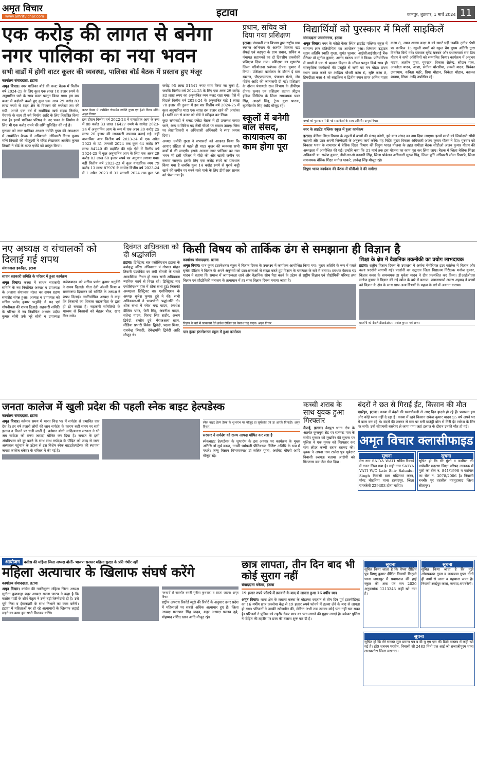अमृत विचार
www.amritvichar.com
इटावा
कानपुर, शुक्रवार, 1 मार्च 2024 11
एक करोड़ की लागत से बनेगा नगर पालिका का नया भवन
सभी वार्डों में होगी वाटर कूलर की व्यवस्था, पालिका बोर्ड बैठक में प्रस्ताव हुए मंजूर
कार्यालय संवाददाता, इटावा
अमृत विचार। नगर पालिका बोर्ड की बजट बैठक में वित्तीय वर्ष 2024-25 के लिए कुल एक लाख 10 हजार रुपये के अनुमानित घाटे के साथ बजट प्रस्तुत किया गया। इस बार बजट में बढ़ोतरी करते हुए कुल एक अरब 29 करोड़ 83 लाख रुपये से शहर क्षेत्र के विकास की रुपरेखा तय की गयी। अगले एक वर्ष में सर्वाधिक खर्च सड़क निर्माण, पेंचवर्क के साथ ही नये निर्माण आदि के लिए निर्धारित किया गया है। इसमें पालिका परिषद के नए भवन के निर्माण के लिए भी एक करोड़ रुपये की राशि सुनिश्चित की गई है।
गुरुवार को नगर पालिका अध्यक्ष ज्योति गुप्ता की अध्यक्षता में आयोजित बैठक में अधिशासी अधिकारी विनय कुमार मणि त्रिपाठी की मौजूदगी में वरिष्ठ लेखाकार अवधेश कुमार तिवारी ने बोर्ड के बजट एजेंडे को प्रस्तुत किया।
बजट बैठक में उपस्थित चेयरमैन ज्योति गुप्ता एवं ईओ विनय मणि। अमृत विचार
इस दौरान वित्तीय वर्ष 2022-23 में वास्तविक आय के रूप में 88 करोड़ 33 लाख 16427 रुपये के सापेक्ष 2023-24 में अनुमानित आय के रूप में एक अरब 30 करोड़ 25 लाख 20 हजार की जानकारी उपलब्ध कराई गई। वहीं वास्तविक आय वित्तीय वर्ष 2023-24 में एक अप्रैल 2023 से 31 जनवरी 2024 तक कुल 64 करोड़ 97 लाख 84740 की प्रदर्शित की गई। ऐसे में वित्तीय वर्ष 2024-25 में कुल अनुमानित आय के लिए एक अरब 29 करोड़ 83 लाख 60 हजार रुपये का अनुमान लगाया गया। वहीं वित्तीय वर्ष 2022-23 में कुल वास्तविक व्यय 79 करोड़ 13 लाख 87976 के सापेक्ष वित्तीय वर्ष 2023-24 में 1 अप्रैल 2023 से 31 जनवरी 2024 तक कुल 58 करोड़ 96 लाख 51541 रुपए व्यय किया जा चुका है, जबकि वित्तीय वर्ष 2024-25 के लिए एक अरब 29 करोड़ 83 लाख रुपए का अनुमानित व्यय बजट रखा गया। ऐसे में पिछले वित्तीय वर्ष 2023-24 के अनुमानित घाटे 1 लाख 70 हजार की तुलना में इस बार वित्तीय वर्ष 2024-25 में कुल अनुमानित घाटा एक लाख दस हजार रहने की आशंका है। ध्वनि मत से बजट को बोर्ड ने स्वीकृत कर लिया।
कुछ सभासदों ने बजट एजेंडा बैठक में ही उपलब्ध कराए जाने, अन्य व विविध मद जैसी चीजों पर सवाल उठाए। जिस पर लेखाधिकारी व अधिशासी अधिकारी ने स्पष्ट जवाब दिया।
अध्यक्ष ज्योति गुप्ता ने सभासदों को आश्वस्त किया कि आचार संहिता से पहले ही वाटर कूलर की व्यवस्था सभी वार्डों में की जाएगी। इसके अलावा नगर पालिका का नया भवन भी इसी परिसर में पीछे की ओर खाली जमीन पर बनाया जाएगा। इसके लिए एक करोड़ रुपये का प्रावधान किया गया है जबकि कुल 14 करोड़ रुपये से पुराने कट्ठी खाने की जमीन पर बनने वाले पार्क के लिए डीपीआर शासन को भेजा गया है।
प्रधान, सचिव को दिया गया प्रशिक्षण
इटावा। पंचायती राज विभाग द्वारा राष्ट्रीय ग्राम स्वराज अभियान के अंतर्गत विकास खंड सैफई एवं बढ़पुरा के ग्राम प्रधान, सचिव व पंचायत सहायकों का दो दिवसीय तकनीकी प्रशिक्षण दिया गया। प्रशिक्षण का शुभारंभ जिला परियोजना प्रबंधक दीपक कुमार ने किया। प्रशिक्षण कार्यक्रम के दौरान ई ग्राम स्वराज, पीएफएमएस, पंचायत गेटवे, जेम पोर्टल आदि की जानकारी दी गई। प्रशिक्षण के दौरान पंचायती राज विभाग के डीपीएम दीपक कुमार एवं प्रशिक्षण प्रदाता श्रीट्रान इंडिया लिमिटेड के जिला समन्वयक पवन सिंह, आदर्श सिंह, ट्रेनर कुश पाठक, बृजकिशोर सिंह आदि मौजूद रहे।
स्कूलों में बनेगी बाल संसद, कायाकल्प का काम होगा पूरा
विद्यार्थियों को पुरस्कार में मिलीं साइकिलें
संवाददाता जसवंतनगर, इटावा
अमृत विचार। नगर के कोठी केस्त स्थित ब्राइटेंड पब्लिक स्कूल में सामान्य ज्ञान प्रतियोगिता का आयोजन हुआ। जिसका उद्घाटन मुख्य अतिथि स्वाति गुप्ता, सुमंत पुरवार, आईसीआईसीआई बैंक मैनेजर डॉ सुनील कुमार, आनंद स्वरूप वर्मा ने किया। प्रतियोगिता में बच्चों ने एक से बढ़कर विज्ञान के मॉडल प्रस्तुत किये साथ ही सांस्कृतिक कार्यक्रमों की प्रस्तुति से सभी का मन मोहा। प्रथम स्थान प्राप्त करने पर आदित्य चौधरी कक्षा 6, सृष्टि कक्षा 8, हिमदीक्षा कक्षा 4 को साइकिल व द्वितीय स्थान प्राप्त अमित यादव कक्षा 8, अमन शाक्य कक्षा 8 को स्मार्ट घड़ी जबकि तृतीय श्रेणी पर काबिज 15 स्कूली बच्चों को स्कूल बैग मुख्य अतिथि द्वारा वितरित किये गये। प्रबंधक सुरेंद्र धनकर और प्रधानाचार्य संघ प्रिय गौतम ने सभी अतिथियों को सम्मानित किया। कार्यक्रम में अनुभव यादव, आशीष गुप्ता, युवराज, विकास शैलेन्द्र, सौदान पाल, आकांक्षा यादव, आशा, संगीता चौरसीया, लवली यादव, प्रियंका उपाध्याय, कविता महेरे, प्रिया चौहान, निकेता चौहान, काजल शाक्या, शिफा आदि उपस्थित रहे।
बच्चों को पुरस्कार में दी गई साइकिलों के साथ अतिथि। अमृत विचार
नगर के ब्राइटेंड पब्लिक स्कूल में हुआ कार्यक्रम
इटावा। बेसिक शिक्षा विभाग के स्कूलों में बच्चों की संसद बनेगी, इसे बाल संसद का नाम दिया जाएगा। इसमें छात्रों को जिम्मेदारी सौंपी जाएगी और छात्र अपनी जिम्मेदारी के अनुरूप कार्य करेंगे। यह निर्देश मुख्य विकास अधिकारी अजय कुमार गौतम ने दिए। गुरुवार को विकास भवन के सभागार में बेसिक शिक्षा विभाग की निपुण भारत योजना के तहत समीक्षा बैठक सीडीओ अजय कुमार गौतम की अध्यक्षता में आयोजित की गई। उन्होंने कहा कि 31 मार्च तक इस योजना का काम पूरा कर लिया जाए। बैठक में जिला बेसिक शिक्षा अधिकारी डा. राजेश कुमार, डीपीआरओ बनवारी सिंह, जिला प्रोबेशन अधिकारी सूरज सिंह, जिला पूर्ति अधिकारी सीमा त्रिपाठी, जिला समन्वयक बेसिक शिक्षा मनोज धाकरे, ज्ञानेन्द्र सिंह मौजूद रहे।
निपुण भारत कार्यक्रम की बैठक में सीडीओ ने की समीक्षा
नए अध्यक्ष व संचालकों को दिलाई गई शपथ
संवाददाता इकदिल, इटावा
साधन सहकारी समिति के परिसर में हुआ कार्यक्रम
अमृत विचार। कस्बा में साधन सहकारी समिति के नव निर्वाचित अध्यक्ष व उपाध्यक्ष के अलावा संचालक मंडल का शपथ ग्रहण समारोह संपन्न हुआ। अध्यक्ष व उपाध्यक्ष को सचिव प्रमोद कुमार चतुर्वेदी ने पद एवं गोपनीयता की शपथ दिलाई। सहकारी समिति के परिसर में नव निर्वाचित अध्यक्ष प्रदीप कुमार सोनी उर्फ भूरे सोनी व उपाध्यक्ष राजेशयादव को सचिव प्रमोद कुमार चतुर्वेदी ने शपथ दिलाई। गीता देवी अंजनी मिश्रा व रामस्वरूप दिवाकर को समिति के अध्यक्ष ने शपथ दिलाई। नवनिर्वाचित अध्यक्ष ने कहा कि किसानों का विकास सहकारिता के द्वारा ही हो सकता है। सहकारी समितियों के माध्यम से किसानों को बेहतर बीज, खाद मिल सके।
दिवंगत अधिवक्ता को दी श्रद्धांजलि
इटावा। डिस्ट्रिक्ट बार एसोसिएशन इटावा के बयोवृद्ध वरिष्ठ अधिवक्ता पं गोपाल मोहन तिवारी एडवोकेट का लंबी बीमारी के चलते आकस्मिक निधन हो गया। सभी अधिवक्ता न्यायिक कार्य से विरत रहे। डिस्ट्रिक्ट बार एसोसिएशन हॉल में शोक सभा हुई। जिसकी अध्यक्षता डिस्ट्रिक्ट बार एसोसिएशन के अध्यक्ष बृजेश कुमार दुबे ने की। सभी अधिवक्ताओं ने भावभीनी श्रद्धांजलि दी। शोक सभा में रमेश चन्द्र यादव, अवधेश दीक्षित भ्रमर, फेरी सिंह, अवनीश यादव, सतेन्द्र यादव, गिरन्द सिंह राठौर, अजय द्विवेदी, राजीव दुबे, मैराजअला खान, मीडिया प्रभारी विवेक द्विवेदी, पदमा मिश्रा, राघवेन्द्र त्रिपाठी, देवेन्द्रमणि द्विवेदी आदि मौजूद थे।
किसी विषय को तार्किक ढंग से समझाना ही विज्ञान है
कार्यालय संवाददाता, इटावा
अमृत विचार। पान कुंवर इंटरनेशनल स्कूल में विज्ञान दिवस के उपलक्ष्य में कार्यक्रम आयोजित किया गया। मुख्य अतिथि के रूप में पधारे बृजेश दीक्षित ने विज्ञान के अपने अनुभवों को छात्र-छात्राओं से साझा करते हुए विज्ञान के चमत्कार के बारे में बताया। प्रबंधक कैलाश चंद्र यादव ने बताया कि समाज में जागरूकता लाने और वैज्ञानिक सोच पैदा करने के उद्देश्य से राष्ट्रीय विज्ञान एवं प्रौद्योगिकी परिषद तथा विज्ञान एवं प्रौद्योगिकी मंत्रालय के तत्वाधान में हर साल विज्ञान दिवस मनाया जाता है।
विज्ञान के बारे में जानकारी देते ब्रजेश दीक्षित एवं कैलाश चंद्र यादव। अमृत विचार
पान कुंवर इंटरनेशनल स्कूल में हुआ कार्यक्रम
शिक्षा के क्षेत्र में वैज्ञानिक तकनीकी का प्रयोग लाभदायक
इटावा। राष्ट्रीय विज्ञान दिवस के उपलक्ष्य में अर्चना मेमोरियल इंटर कॉलेज में विज्ञान और कला प्रदर्शनी लगायी गई। प्रदर्शनी का उद्घाटन जिला विद्यालय निरीक्षक मनोज कुमार, विज्ञान क्लब के समन्वयक डा मुकेश यादव ने दीप प्रज्वलित कर किया। डीआईओएस मनोज कुमार ने विज्ञान की नई खोज के बारे में बताया। प्रधानाचार्या असरा अहमद ने बच्चों को विज्ञान के क्षेत्र के साथ साथ अन्य विषयों के महत्व के बारे में अवगत कराया।
प्रदर्शनी को देखते डीआईओएस मनोज कुमार एवं अन्य।
जनता कालेज में खुली प्रदेश की पहली स्नेक बाइट हेल्पडेस्क
कार्यालय संवाददाता, इटावा
अमृत विचार। वर्तमान समय में भारत विश्व भर में सर्पदंश से प्रभावित एक देश है। हर वर्ष हजारों लोगों की जान सर्पदंश के कारण सही समय पर सही इलाज न मिलने पर चली जाती है। वर्तमान योगी आदित्यनाथ सरकार ने भी अब सर्पदंश को राज्य आपदा घोषित कर दिया है। समाज के इसी अंधविश्वास को दूर करने के साथ साथ सर्पदंश के पीड़ित को जल्द से जल्द अस्पताल पहुंचाने के उद्देश्य से इस विशेष स्नेक बाइटहेल्पडेस्क की स्थापना जनता कालेज बकेवर के परिसर में की गई है।
स्नेक बाइट हेल्प डेस्क के शुभारंभ पर मौजूद डा सूर्यकांत एवं डा आरके त्रिपाठी। अमृत विचार
सरकार ने सर्पदंश को राज्य आपदा घोषित कर रखा है
स्नेकबाइट हेल्पडेस्क के शुभारंभ के इस अवसर पर कार्यक्रम के मुख्य अतिथि डॉ सूर्य कान्त, उनकी धर्मपत्नी प्रीतिकान्त विशिष्ट अतिथि के रूप में पधारे। जन्तु विज्ञान विभागाध्यक्ष डॉ ललित गुप्ता, अरविंद चौधरी आदि मौजूद रहे।
कच्ची शराब के साथ युवक हुआ गिरफ्तार
सैफई, इटावा। वैदपुरा थाना क्षेत्र के अंतर्गत कुंजपुरा रोड पर रजमऊ गांव के समीप गुरवार को मुखबिर की सूचना पर पुलिस ने एक युवक को गिरफ्तार कर पांच लीटर कच्ची शराब बरामद की। युवक ने अपना नाम राजेश पुत्र सूबेदार निवासी रजमऊ बताया आरोपी को गिरफ्तार कर जेल भेज दिया।
बंदरों ने छत से गिराई ईंट, किसान की मौत
बसरेहर, इटावा। कस्बा में बंदरों की धमाचौकड़ी से आए दिन हादसे हो रहे हैं। प्रशासन इस ओर कोई ध्यान नहीं दे रहा है। कस्बा में रहने किसान राकेश कुमार यादव 55 वर्ष अपने घर में काम कर रहे थे। बंदरों की टक्कर से छत पर बनी बाउंड्री वॉल से गिरी ईंट राकेश के सिर पर लगी। उन्हें सीएचसी बसरेहर ले जाया गया जहां इलाज के दौरान उनकी मौत हो गई।
अमृत विचार क्लासीफाइड
सूचना
मेरा नाम SATYA WATI सर्विस रिकार्ड में गलत लिख गया है। सही नाम SATYA VATI W/O Late Shiv Bahadur Singh निवासी ग्राम मझिगवां करन, पोस्ट चौहनिया थाना हरचंदपुर, जिला रायबरेली 229303 होना चाहिए।
सूचना
सूचित हो कि मेरे मुंशी व कामिल की मार्कशीट मदरसा शिक्षा परिषद लखनऊ में मुंशी का रोल न. 841/1998 व कामिल का रोल न. 3078/2006 है। निवासी बनबीर पुर तहसील महमूदाबाद जिला सीतापुर।
आयोजन कांग्रेस की महिला जिला अध्यक्ष बोलीं- भाजपा सरकार महिला सुरक्षा के प्रति गंभीर नहीं
महिला अत्याचार के खिलाफ संघर्ष करेंगे
कार्यालय संवाददाता, इटावा
अमृत विचार। कांग्रेस की नवनियुक्त महिला जिला अध्यक्ष सुनीता कुशवाहा शहर अध्यक्ष सरला जाटव ने कहा है कि कांग्रेस पार्टी के शीर्ष नेतृत्व ने उन्हे बड़ी जिम्मेदारी दी है। उसे पूरी निष्ठा व ईमानदारी के साथ निभाने का काम करेंगी। इटावा में महिलाओं पर हो रहे अत्याचारों के खिलाफ लड़ाई लड़ने का काम हम सभी मिलकर करेंगे।
पत्रकारों से बातचीत करतीं सुनीता कुशवाहा व सरला जाटव। अमृत विचार
राष्ट्रीय अपराध रिकॉर्ड ब्यूरो की रिपोर्ट के अनुसार उत्तर प्रदेश में महिलाओं पर सबसे अधिक अत्याचार हुए हैं। जिला अध्यक्ष मलखान सिंह यादव, शहर अध्यक्ष पल्लव दुबे, मोहम्मद राशिद खान आदि मौजूद रहे।
छात्र लापता, तीन दिन बाद भी कोई सुराग नहीं
संवाददाता बकेवर, इटावा
19 हजार रुपये फोनपे में डलवाने के बाद से लापता हुआ 16 वर्षीय छात्र
अमृत विचार। थाना क्षेत्र के लखना कस्बा के मोहल्ला कहरान से तीन दिन पूर्व इंटरमीडिएट का 16 वर्षीय छात्र जनसेवा केंद्र से 19 हजार रुपये फोनपे में डलवा लेने के बाद से लापता हो गया। परिजनों ने उसकी खोजबीन की, लेकिन अभी तक उसका कोई पता नहीं चल सका है। परिजनों ने पुलिस को तहरीर देकर छात्र का पता लगाने की गुहार लगाई है। बकेवर पुलिस ने पीड़ित की तहरीर पर छात्र की तलाश शुरू कर दी है।
सूचना
सूचित किया जाता है कि वैभव दीक्षित पुत्र विष्णु कुमार दीक्षित निवासी किटूली थाना जगतपुर मैं प्रयागराज की हाई स्कूल की अंक पत्र सन 2020 अनुक्रमांक 1213345 कहीं खो गया है।
सूचना
सूचित किया जाता है कि मुझे ओमप्रकाश गुप्ता व घनश्याम गुप्ता दोनों ही नामों से जाना व पहचाना जाता है। निवासी-रमईपुर कलां, जनपद-रायबरेली।
सूचना
सूचित हो कि मेरे समस्त मूल प्रमाण पत्र व बी यू एम एस की डिग्री वास्तव में कहीं खो गई है। डॉ0 शबनम परवीन, निवासी सी 2483 मिनी एल आई जी राजाजीपुरम थाना तालकटोरा जिला लखनऊ।